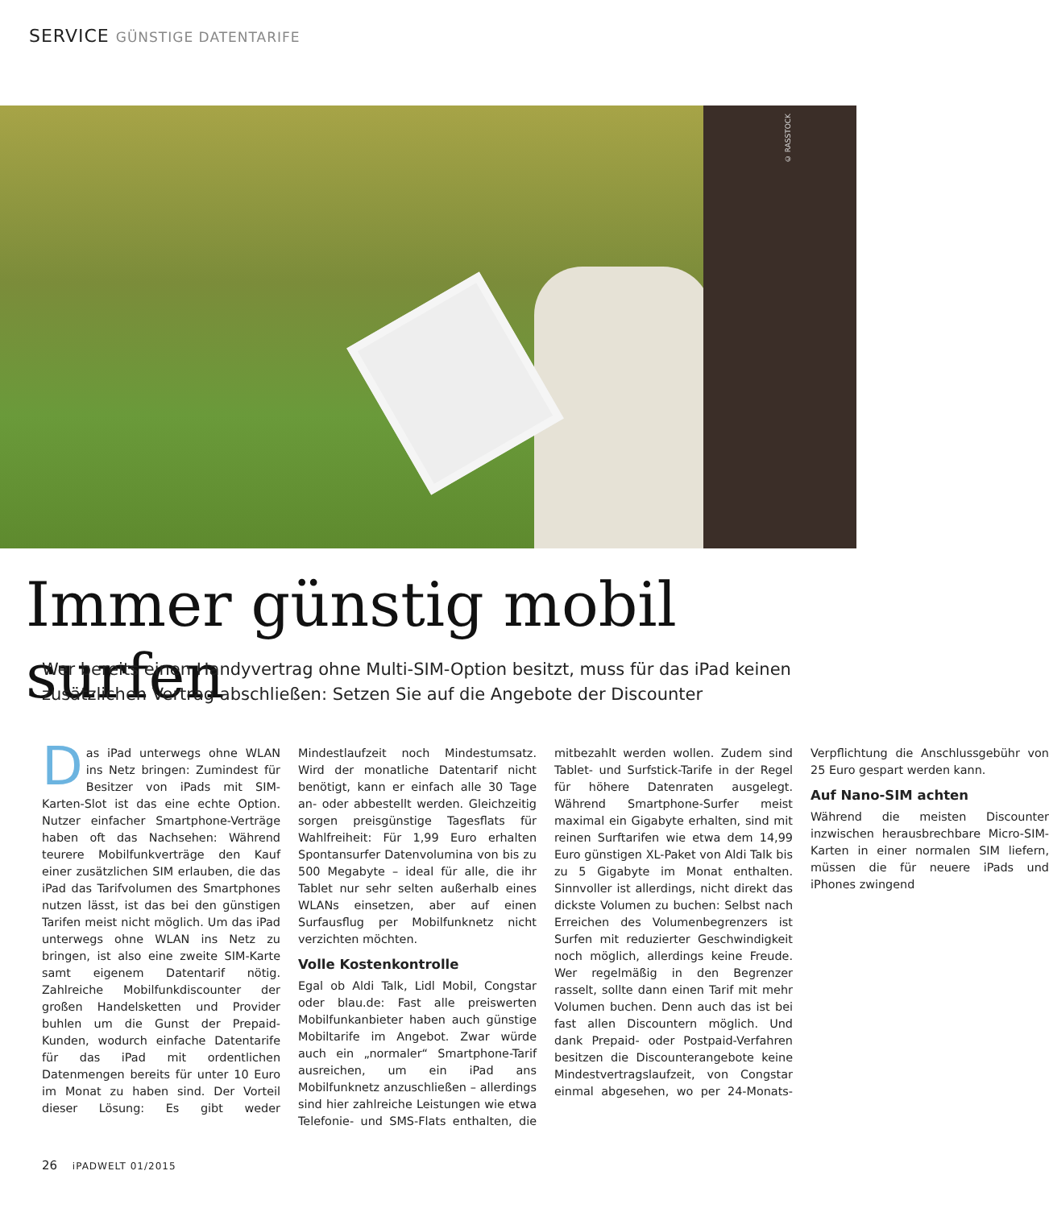SERVICE GÜNSTIGE DATENTARIFE
© RASSTOCK
Immer günstig mobil surfen
Wer bereits einen Handyvertrag ohne Multi-SIM-Option besitzt, muss für das iPad keinen zusätzlichen Vertrag abschließen: Setzen Sie auf die Angebote der Discounter
Das iPad unterwegs ohne WLAN ins Netz bringen: Zumindest für Besitzer von iPads mit SIM-Karten-Slot ist das eine echte Option. Nutzer einfacher Smartphone-Verträge haben oft das Nachsehen: Während teurere Mobilfunkverträge den Kauf einer zusätzlichen SIM erlauben, die das iPad das Tarifvolumen des Smartphones nutzen lässt, ist das bei den günstigen Tarifen meist nicht möglich. Um das iPad unterwegs ohne WLAN ins Netz zu bringen, ist also eine zweite SIM-Karte samt eigenem Datentarif nötig. Zahlreiche Mobilfunkdiscounter der großen Handelsketten und Provider buhlen um die Gunst der Prepaid-Kunden, wodurch einfache Datentarife für das iPad mit ordentlichen Datenmengen bereits für unter 10 Euro im Monat zu haben sind. Der Vorteil dieser Lösung: Es gibt weder Mindestlaufzeit noch Mindestumsatz. Wird der monatliche Datentarif nicht benötigt, kann er einfach alle 30 Tage an- oder abbestellt werden. Gleichzeitig sorgen preisgünstige Tagesflats für Wahlfreiheit: Für 1,99 Euro erhalten Spontansurfer Datenvolumina von bis zu 500 Megabyte – ideal für alle, die ihr Tablet nur sehr selten außerhalb eines WLANs einsetzen, aber auf einen Surfausflug per Mobilfunknetz nicht verzichten möchten.
Volle Kostenkontrolle
Egal ob Aldi Talk, Lidl Mobil, Congstar oder blau.de: Fast alle preiswerten Mobilfunkanbieter haben auch günstige Mobiltarife im Angebot. Zwar würde auch ein „normaler“ Smartphone-Tarif ausreichen, um ein iPad ans Mobilfunknetz anzuschließen – allerdings sind hier zahlreiche Leistungen wie etwa Telefonie- und SMS-Flats enthalten, die mitbezahlt werden wollen. Zudem sind Tablet- und Surfstick-Tarife in der Regel für höhere Datenraten ausgelegt. Während Smartphone-Surfer meist maximal ein Gigabyte erhalten, sind mit reinen Surftarifen wie etwa dem 14,99 Euro günstigen XL-Paket von Aldi Talk bis zu 5 Gigabyte im Monat enthalten. Sinnvoller ist allerdings, nicht direkt das dickste Volumen zu buchen: Selbst nach Erreichen des Volumenbegrenzers ist Surfen mit reduzierter Geschwindigkeit noch möglich, allerdings keine Freude. Wer regelmäßig in den Begrenzer rasselt, sollte dann einen Tarif mit mehr Volumen buchen. Denn auch das ist bei fast allen Discountern möglich. Und dank Prepaid- oder Postpaid-Verfahren besitzen die Discounterangebote keine Mindestvertragslaufzeit, von Congstar einmal abgesehen, wo per 24-Monats-Verpflichtung die Anschlussgebühr von 25 Euro gespart werden kann.
Auf Nano-SIM achten
Während die meisten Discounter inzwischen herausbrechbare Micro-SIM-Karten in einer normalen SIM liefern, müssen die für neuere iPads und iPhones zwingend
26 iPADWELT 01/2015